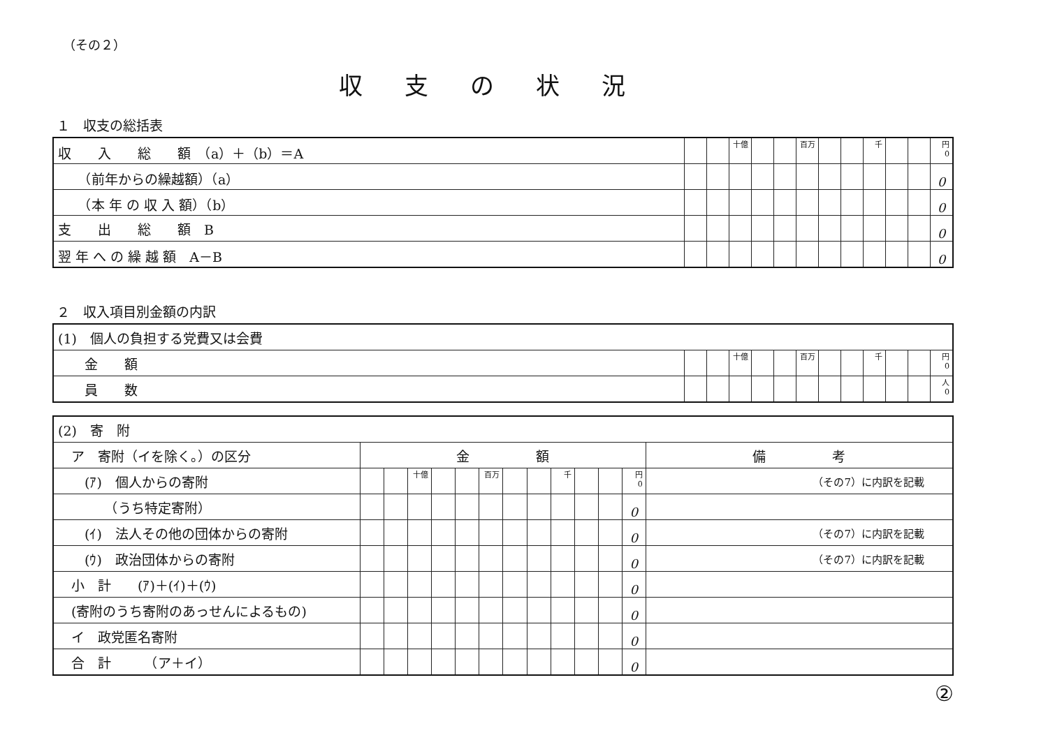（その２）
収支の状況
１　収支の総括表
| 収 入 総 額 （a）＋（b）＝A | | | 十億 | | | 百万 | | | 千 | | | 円 0 |
| （前年からの繰越額）（a） | | | | | | | | | | | | 0 |
| （本 年 の 収 入 額）（b） | | | | | | | | | | | | 0 |
| 支 出 総 額 B | | | | | | | | | | | | 0 |
| 翌 年 へ の 繰 越 額 A－B | | | | | | | | | | | | 0 |
２　収入項目別金額の内訳
| (1) 個人の負担する党費又は会費 | | | | | | | | | | | | |
| 金 額 | | | 十億 | | | 百万 | | | 千 | | | 円 0 |
| 員 数 | | | | | | | | | | | | 人 0 |
| (2) 寄 附 | | | | | | | | | | | | | |
| ア 寄附（イを除く。）の区分 | 金 額 | | | | | | | | | | | | 備 考 |
| (ｱ) 個人からの寄附 | | | 十億 | | | 百万 | | | 千 | | | 円 0 | （その7）に内訳を記載 |
| （うち特定寄附） | | | | | | | | | | | | 0 | |
| (ｲ) 法人その他の団体からの寄附 | | | | | | | | | | | | 0 | （その7）に内訳を記載 |
| (ｳ) 政治団体からの寄附 | | | | | | | | | | | | 0 | （その7）に内訳を記載 |
| 小 計 (ｱ)＋(ｲ)＋(ｳ) | | | | | | | | | | | | 0 | |
| (寄附のうち寄附のあっせんによるもの) | | | | | | | | | | | | 0 | |
| イ 政党匿名寄附 | | | | | | | | | | | | 0 | |
| 合 計 （ア＋イ） | | | | | | | | | | | | 0 | |
②